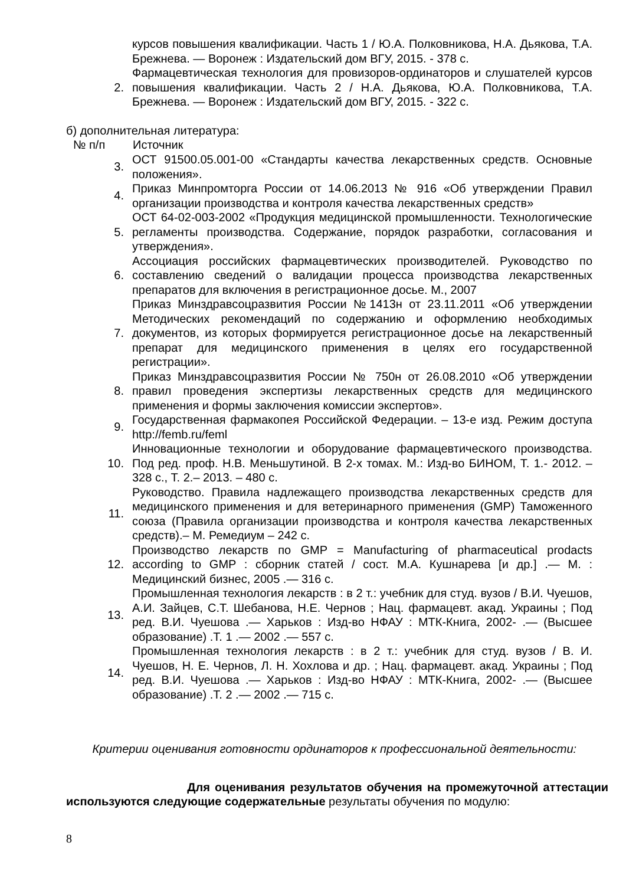| | курсов повышения квалификации. Часть 1 / Ю.А. Полковникова, Н.А. Дьякова, Т.А. Брежнева. — Воронеж : Издательский дом ВГУ, 2015. - 378 с. |
| 2. | Фармацевтическая технология для провизоров-ординаторов и слушателей курсов повышения квалификации. Часть 2 / Н.А. Дьякова, Ю.А. Полковникова, Т.А. Брежнева. — Воронеж : Издательский дом ВГУ, 2015. - 322 с. |
б) дополнительная литература:
| № п/п | Источник |
| --- | --- |
| 3. | ОСТ 91500.05.001-00 «Стандарты качества лекарственных средств. Основные положения». |
| 4. | Приказ Минпромторга России от 14.06.2013 № 916 «Об утверждении Правил организации производства и контроля качества лекарственных средств» |
| 5. | ОСТ 64-02-003-2002 «Продукция медицинской промышленности. Технологические регламенты производства. Содержание, порядок разработки, согласования и утверждения». |
| 6. | Ассоциация российских фармацевтических производителей. Руководство по составлению сведений о валидации процесса производства лекарственных препаратов для включения в регистрационное досье. М., 2007 |
| 7. | Приказ Минздравсоцразвития России №1413н от 23.11.2011 «Об утверждении Методических рекомендаций по содержанию и оформлению необходимых документов, из которых формируется регистрационное досье на лекарственный препарат для медицинского применения в целях его государственной регистрации». |
| 8. | Приказ Минздравсоцразвития России № 750н от 26.08.2010 «Об утверждении правил проведения экспертизы лекарственных средств для медицинского применения и формы заключения комиссии экспертов». |
| 9. | Государственная фармакопея Российской Федерации. – 13-е изд. Режим доступа http://femb.ru/feml |
| 10. | Инновационные технологии и оборудование фармацевтического производства. Под ред. проф. Н.В. Меньшутиной. В 2-х томах. М.: Изд-во БИНОМ, Т. 1.- 2012. – 328 с., Т. 2.– 2013. – 480 с. |
| 11. | Руководство. Правила надлежащего производства лекарственных средств для медицинского применения и для ветеринарного применения (GMP) Таможенного союза (Правила организации производства и контроля качества лекарственных средств).– М. Ремедиум – 242 с. |
| 12. | Производство лекарств по GMP = Manufacturing of pharmaceutical prodacts according to GMP : сборник статей / сост. М.А. Кушнарева [и др.] .— М. : Медицинский бизнес, 2005 .— 316 с. |
| 13. | Промышленная технология лекарств : в 2 т.: учебник для студ. вузов / В.И. Чуешов, А.И. Зайцев, С.Т. Шебанова, Н.Е. Чернов ; Нац. фармацевт. акад. Украины ; Под ред. В.И. Чуешова .— Харьков : Изд-во НФАУ : МТК-Книга, 2002- .— (Высшее образование) .Т. 1 .— 2002 .— 557 с. |
| 14. | Промышленная технология лекарств : в 2 т.: учебник для студ. вузов / В. И. Чуешов, Н. Е. Чернов, Л. Н. Хохлова и др. ; Нац. фармацевт. акад. Украины ; Под ред. В.И. Чуешова .— Харьков : Изд-во НФАУ : МТК-Книга, 2002- .— (Высшее образование) .Т. 2 .— 2002 .— 715 с. |
Критерии оценивания готовности ординаторов к профессиональной деятельности:
Для оценивания результатов обучения на промежуточной аттестации используются следующие содержательные результаты обучения по модулю:
8